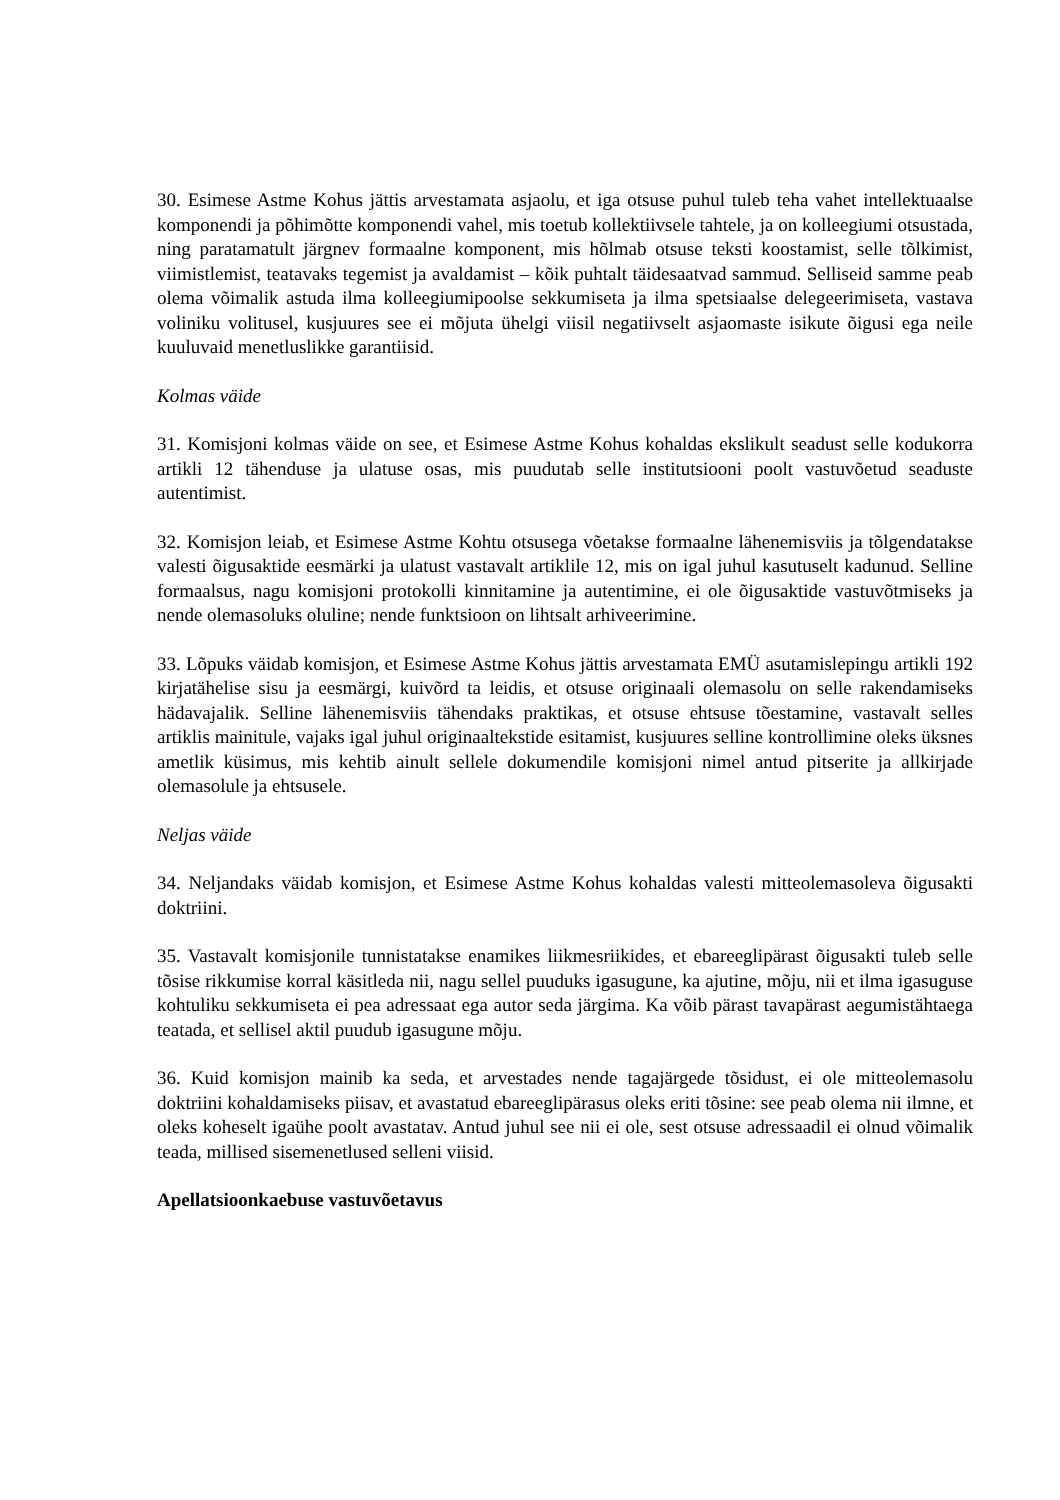30. Esimese Astme Kohus jättis arvestamata asjaolu, et iga otsuse puhul tuleb teha vahet intellektuaalse komponendi ja põhimõtte komponendi vahel, mis toetub kollektiivsele tahtele, ja on kolleegiumi otsustada, ning paratamatult järgnev formaalne komponent, mis hõlmab otsuse teksti koostamist, selle tõlkimist, viimistlemist, teatavaks tegemist ja avaldamist – kõik puhtalt täidesaatvad sammud. Selliseid samme peab olema võimalik astuda ilma kolleegiumipoolse sekkumiseta ja ilma spetsiaalse delegeerimiseta, vastava voliniku volitusel, kusjuures see ei mõjuta ühelgi viisil negatiivselt asjaomaste isikute õigusi ega neile kuuluvaid menetluslikke garantiisid.
Kolmas väide
31. Komisjoni kolmas väide on see, et Esimese Astme Kohus kohaldas ekslikult seadust selle kodukorra artikli 12 tähenduse ja ulatuse osas, mis puudutab selle institutsiooni poolt vastuvõetud seaduste autentimist.
32. Komisjon leiab, et Esimese Astme Kohtu otsusega võetakse formaalne lähenemisviis ja tõlgendatakse valesti õigusaktide eesmärki ja ulatust vastavalt artiklile 12, mis on igal juhul kasutuselt kadunud. Selline formaalsus, nagu komisjoni protokolli kinnitamine ja autentimine, ei ole õigusaktide vastuvõtmiseks ja nende olemasoluks oluline; nende funktsioon on lihtsalt arhiveerimine.
33. Lõpuks väidab komisjon, et Esimese Astme Kohus jättis arvestamata EMÜ asutamislepingu artikli 192 kirjatähelise sisu ja eesmärgi, kuivõrd ta leidis, et otsuse originaali olemasolu on selle rakendamiseks hädavajalik. Selline lähenemisviis tähendaks praktikas, et otsuse ehtsuse tõestamine, vastavalt selles artiklis mainitule, vajaks igal juhul originaaltekstide esitamist, kusjuures selline kontrollimine oleks üksnes ametlik küsimus, mis kehtib ainult sellele dokumendile komisjoni nimel antud pitserite ja allkirjade olemasolule ja ehtsusele.
Neljas väide
34. Neljandaks väidab komisjon, et Esimese Astme Kohus kohaldas valesti mitteolemasoleva õigusakti doktriini.
35. Vastavalt komisjonile tunnistatakse enamikes liikmesriikides, et ebareeglipärast õigusakti tuleb selle tõsise rikkumise korral käsitleda nii, nagu sellel puuduks igasugune, ka ajutine, mõju, nii et ilma igasuguse kohtuliku sekkumiseta ei pea adressaat ega autor seda järgima. Ka võib pärast tavapärast aegumistähtaega teatada, et sellisel aktil puudub igasugune mõju.
36. Kuid komisjon mainib ka seda, et arvestades nende tagajärgede tõsidust, ei ole mitteolemasolu doktriini kohaldamiseks piisav, et avastatud ebareeglipärasus oleks eriti tõsine: see peab olema nii ilmne, et oleks koheselt igaühe poolt avastatav. Antud juhul see nii ei ole, sest otsuse adressaadil ei olnud võimalik teada, millised sisemenetlused selleni viisid.
Apellatsioonkaebuse vastuvõetavus